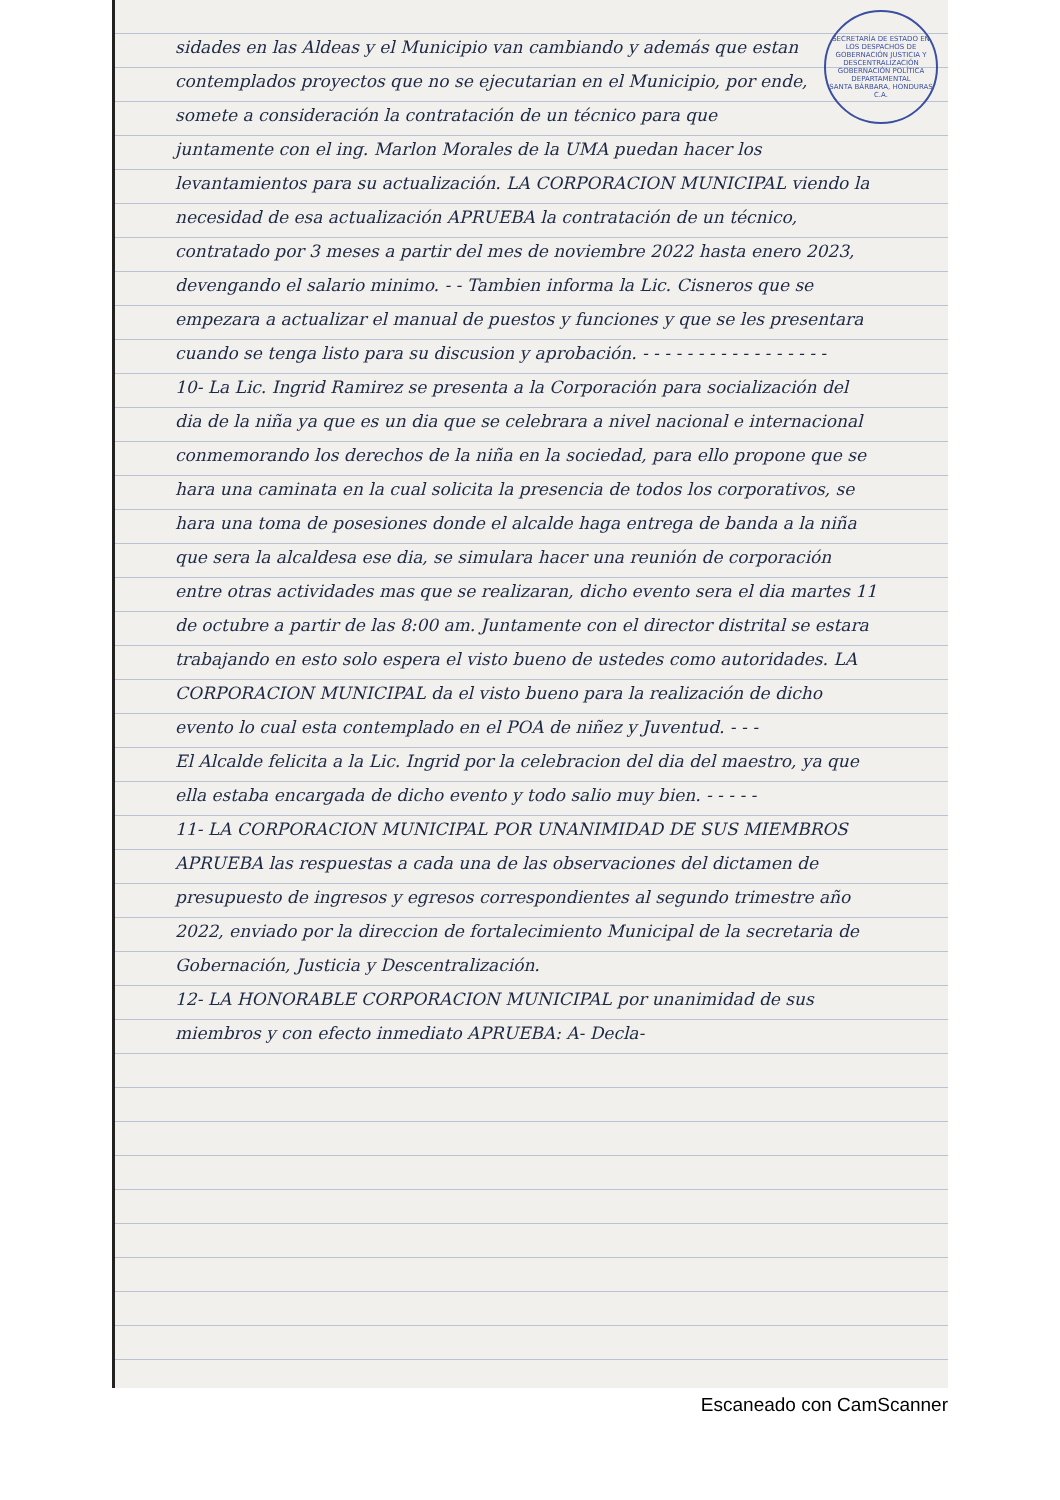SECRETARÍA DE ESTADO EN LOS DESPACHOS DE GOBERNACIÓN JUSTICIA Y DESCENTRALIZACIÓN
GOBERNACIÓN POLÍTICA DEPARTAMENTAL
SANTA BÁRBARA, HONDURAS C.A.
sidades en las Aldeas y el Municipio van cambiando y además que estan contemplados proyectos que no se ejecutarian en el Municipio, por ende, somete a consideración la contratación de un técnico para que juntamente con el ing. Marlon Morales de la UMA puedan hacer los levantamientos para su actualización. LA CORPORACION MUNICIPAL viendo la necesidad de esa actualización APRUEBA la contratación de un técnico, contratado por 3 meses a partir del mes de noviembre 2022 hasta enero 2023, devengando el salario minimo. - - Tambien informa la Lic. Cisneros que se empezara a actualizar el manual de puestos y funciones y que se les presentara cuando se tenga listo para su discusion y aprobación. - - - - - - - - - - - - - - - - -
10- La Lic. Ingrid Ramirez se presenta a la Corporación para socialización del dia de la niña ya que es un dia que se celebrara a nivel nacional e internacional conmemorando los derechos de la niña en la sociedad, para ello propone que se hara una caminata en la cual solicita la presencia de todos los corporativos, se hara una toma de posesiones donde el alcalde haga entrega de banda a la niña que sera la alcaldesa ese dia, se simulara hacer una reunión de corporación entre otras actividades mas que se realizaran, dicho evento sera el dia martes 11 de octubre a partir de las 8:00 am. Juntamente con el director distrital se estara trabajando en esto solo espera el visto bueno de ustedes como autoridades. LA CORPORACION MUNICIPAL da el visto bueno para la realización de dicho evento lo cual esta contemplado en el POA de niñez y Juventud. - - -
El Alcalde felicita a la Lic. Ingrid por la celebracion del dia del maestro, ya que ella estaba encargada de dicho evento y todo salio muy bien. - - - - -
11- LA CORPORACION MUNICIPAL POR UNANIMIDAD DE SUS MIEMBROS APRUEBA las respuestas a cada una de las observaciones del dictamen de presupuesto de ingresos y egresos correspondientes al segundo trimestre año 2022, enviado por la direccion de fortalecimiento Municipal de la secretaria de Gobernación, Justicia y Descentralización.
12- LA HONORABLE CORPORACION MUNICIPAL por unanimidad de sus miembros y con efecto inmediato APRUEBA: A- Decla-
Escaneado con CamScanner